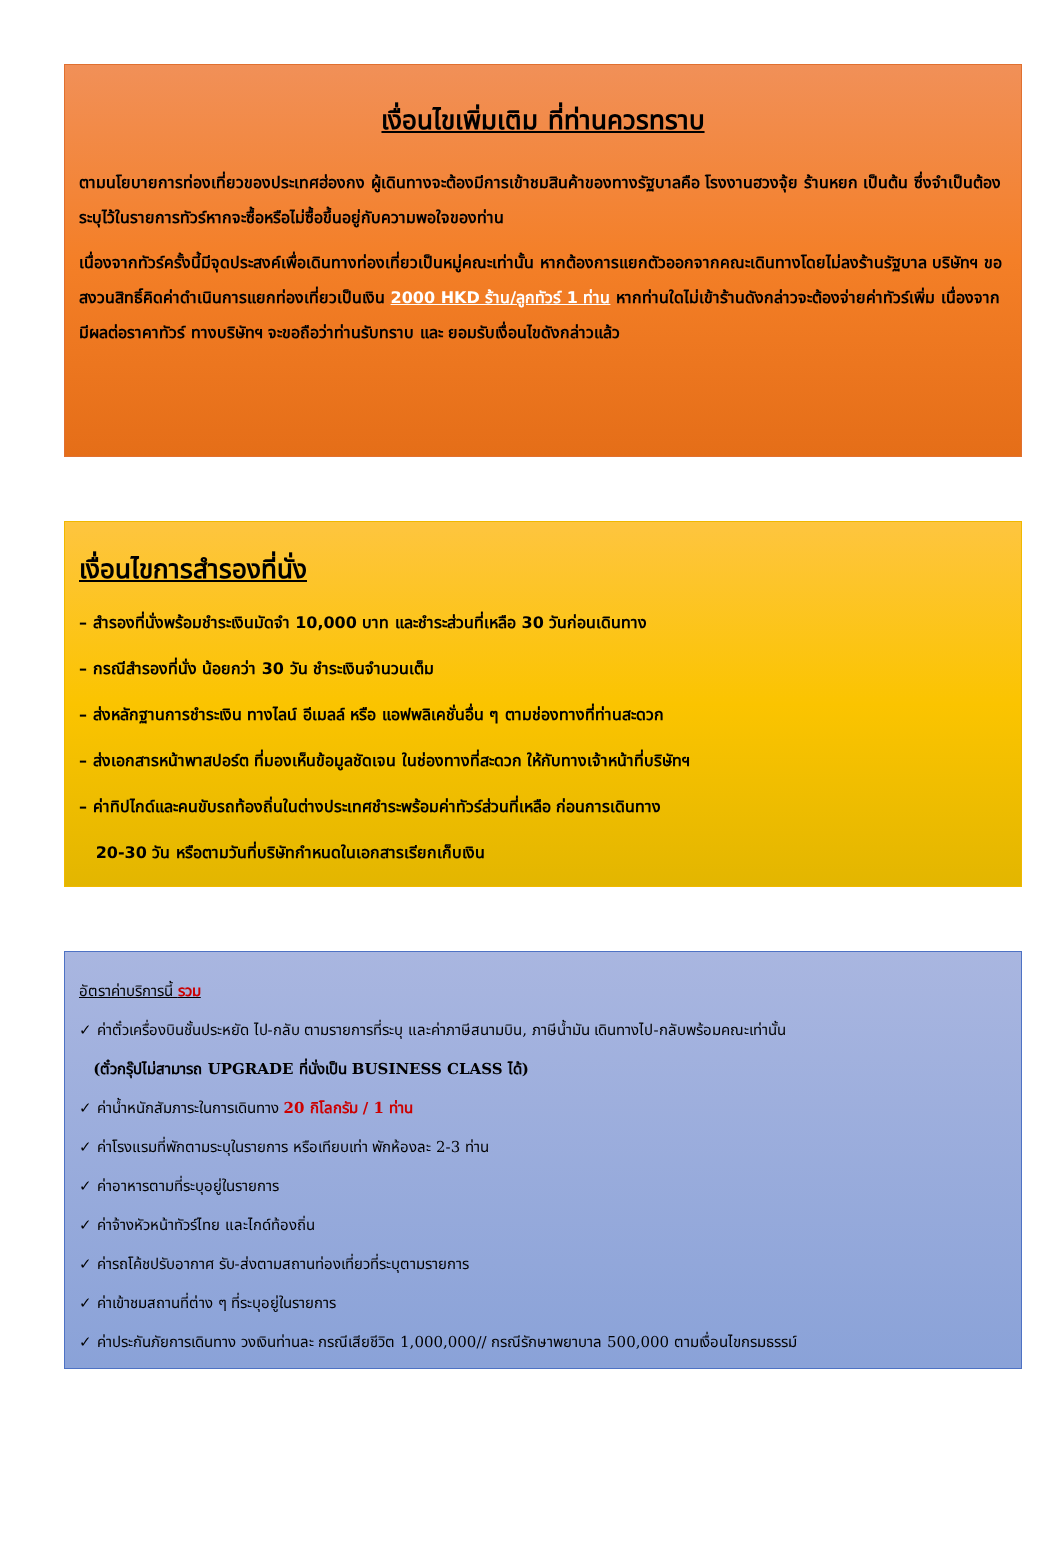เงื่อนไขเพิ่มเติม ที่ท่านควรทราบ
ตามนโยบายการท่องเที่ยวของประเทศฮ่องกง ผู้เดินทางจะต้องมีการเข้าชมสินค้าของทางรัฐบาลคือ โรงงานฮวงจุ้ย ร้านหยก เป็นต้น ซึ่งจำเป็นต้องระบุไว้ในรายการทัวร์หากจะซื้อหรือไม่ซื้อขึ้นอยู่กับความพอใจของท่าน
เนื่องจากทัวร์ครั้งนี้มีจุดประสงค์เพื่อเดินทางท่องเที่ยวเป็นหมู่คณะเท่านั้น หากต้องการแยกตัวออกจากคณะเดินทางโดยไม่ลงร้านรัฐบาล บริษัทฯ ขอสงวนสิทธิ์คิดค่าดำเนินการแยกท่องเที่ยวเป็นเงิน 2000 HKD ร้าน/ลูกทัวร์ 1 ท่าน หากท่านใดไม่เข้าร้านดังกล่าวจะต้องจ่ายค่าทัวร์เพิ่ม เนื่องจากมีผลต่อราคาทัวร์ ทางบริษัทฯ จะขอถือว่าท่านรับทราบ และ ยอมรับเงื่อนไขดังกล่าวแล้ว
เงื่อนไขการสำรองที่นั่ง
– สำรองที่นั่งพร้อมชำระเงินมัดจำ 10,000 บาท และชำระส่วนที่เหลือ 30 วันก่อนเดินทาง
– กรณีสำรองที่นั่ง น้อยกว่า 30 วัน ชำระเงินจำนวนเต็ม
– ส่งหลักฐานการชำระเงิน ทางไลน์ อีเมลล์ หรือ แอฟพลิเคชั่นอื่น ๆ ตามช่องทางที่ท่านสะดวก
– ส่งเอกสารหน้าพาสปอร์ต ที่มองเห็นข้อมูลชัดเจน ในช่องทางที่สะดวก ให้กับทางเจ้าหน้าที่บริษัทฯ
– ค่าทิปไกด์และคนขับรถท้องถิ่นในต่างประเทศชำระพร้อมค่าทัวร์ส่วนที่เหลือ ก่อนการเดินทาง
20-30 วัน หรือตามวันที่บริษัทกำหนดในเอกสารเรียกเก็บเงิน
อัตราค่าบริการนี้ รวม
✓ ค่าตั๋วเครื่องบินชั้นประหยัด ไป-กลับ ตามรายการที่ระบุ และค่าภาษีสนามบิน, ภาษีน้ำมัน เดินทางไป-กลับพร้อมคณะเท่านั้น
(ตั๋วกรุ๊ปไม่สามารถ UPGRADE ที่นั่งเป็น BUSINESS CLASS ได้)
✓ ค่าน้ำหนักสัมภาระในการเดินทาง 20 กิโลกรัม / 1 ท่าน
✓ ค่าโรงแรมที่พักตามระบุในรายการ หรือเทียบเท่า พักห้องละ 2-3 ท่าน
✓ ค่าอาหารตามที่ระบุอยู่ในรายการ
✓ ค่าจ้างหัวหน้าทัวร์ไทย และไกด์ท้องถิ่น
✓ ค่ารถโค้ชปรับอากาศ รับ-ส่งตามสถานท่องเที่ยวที่ระบุตามรายการ
✓ ค่าเข้าชมสถานที่ต่าง ๆ ที่ระบุอยู่ในรายการ
✓ ค่าประกันภัยการเดินทาง วงเงินท่านละ กรณีเสียชีวิต 1,000,000// กรณีรักษาพยาบาล 500,000 ตามเงื่อนไขกรมธรรม์